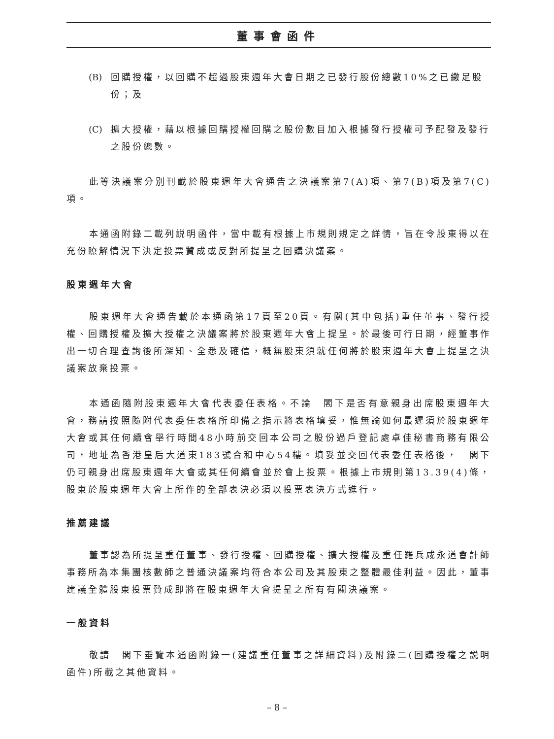董事會函件
(B) 回購授權，以回購不超過股東週年大會日期之已發行股份總數10%之已繳足股份；及
(C) 擴大授權，藉以根據回購授權回購之股份數目加入根據發行授權可予配發及發行之股份總數。
此等決議案分別刊載於股東週年大會通告之決議案第7(A)項、第7(B)項及第7(C)項。
本通函附錄二載列説明函件，當中載有根據上市規則規定之詳情，旨在令股東得以在充份瞭解情況下決定投票贊成或反對所提呈之回購決議案。
股東週年大會
股東週年大會通告載於本通函第17頁至20頁。有關(其中包括)重任董事、發行授權、回購授權及擴大授權之決議案將於股東週年大會上提呈。於最後可行日期，經董事作出一切合理查詢後所深知、全悉及確信，概無股東須就任何將於股東週年大會上提呈之決議案放棄投票。
本通函隨附股東週年大會代表委任表格。不論　閣下是否有意親身出席股東週年大會，務請按照隨附代表委任表格所印備之指示將表格填妥，惟無論如何最遲須於股東週年大會或其任何續會舉行時間48小時前交回本公司之股份過戶登記處卓佳秘書商務有限公司，地址為香港皇后大道東183號合和中心54樓。填妥並交回代表委任表格後，　閣下仍可親身出席股東週年大會或其任何續會並於會上投票。根據上市規則第13.39(4)條，股東於股東週年大會上所作的全部表決必須以投票表決方式進行。
推薦建議
董事認為所提呈重任董事、發行授權、回購授權、擴大授權及重任羅兵咸永道會計師事務所為本集團核數師之普通決議案均符合本公司及其股東之整體最佳利益。因此，董事建議全體股東投票贊成即將在股東週年大會提呈之所有有關決議案。
一般資料
敬請　閣下垂覽本通函附錄一(建議重任董事之詳細資料)及附錄二(回購授權之説明函件)所載之其他資料。
– 8 –